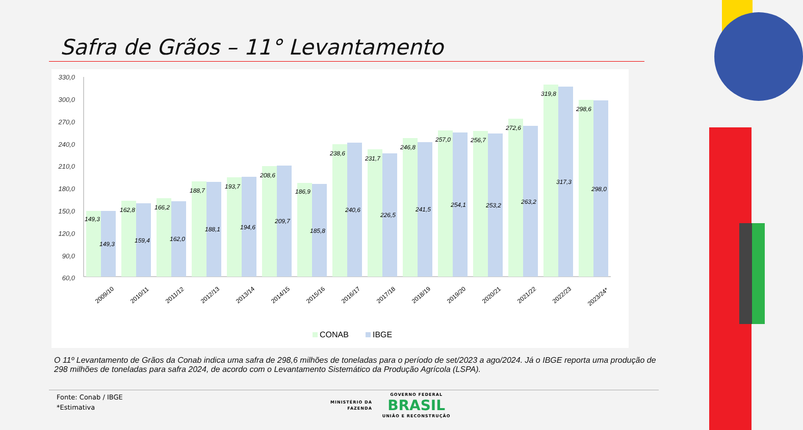Safra de Grãos – 11° Levantamento
330,0
300,0
270,0
240,0
210,0
180,0
150,0
120,0
90,0
60,0
149,3
149,3
2009/10
162,8
159,4
2010/11
166,2
162,0
2011/12
188,7
188,1
2012/13
193,7
194,6
2013/14
208,6
209,7
2014/15
186,9
185,8
2015/16
238,6
240,6
2016/17
231,7
226,5
2017/18
246,8
241,5
2018/19
257,0
254,1
2019/20
256,7
253,2
2020/21
272,6
263,2
2021/22
319,8
317,3
2022/23
298,6
298,0
2023/24*
CONAB
IBGE
O 11º Levantamento de Grãos da Conab indica uma safra de 298,6 milhões de toneladas para o período de set/2023 a ago/2024. Já o IBGE reporta uma produção de 298 milhões de toneladas para safra 2024, de acordo com o Levantamento Sistemático da Produção Agrícola (LSPA).
Fonte: Conab / IBGE
*Estimativa
MINISTÉRIO DA
FAZENDA GOVERNO FEDERAL
BRASIL
UNIÃO E RECONSTRUÇÃO